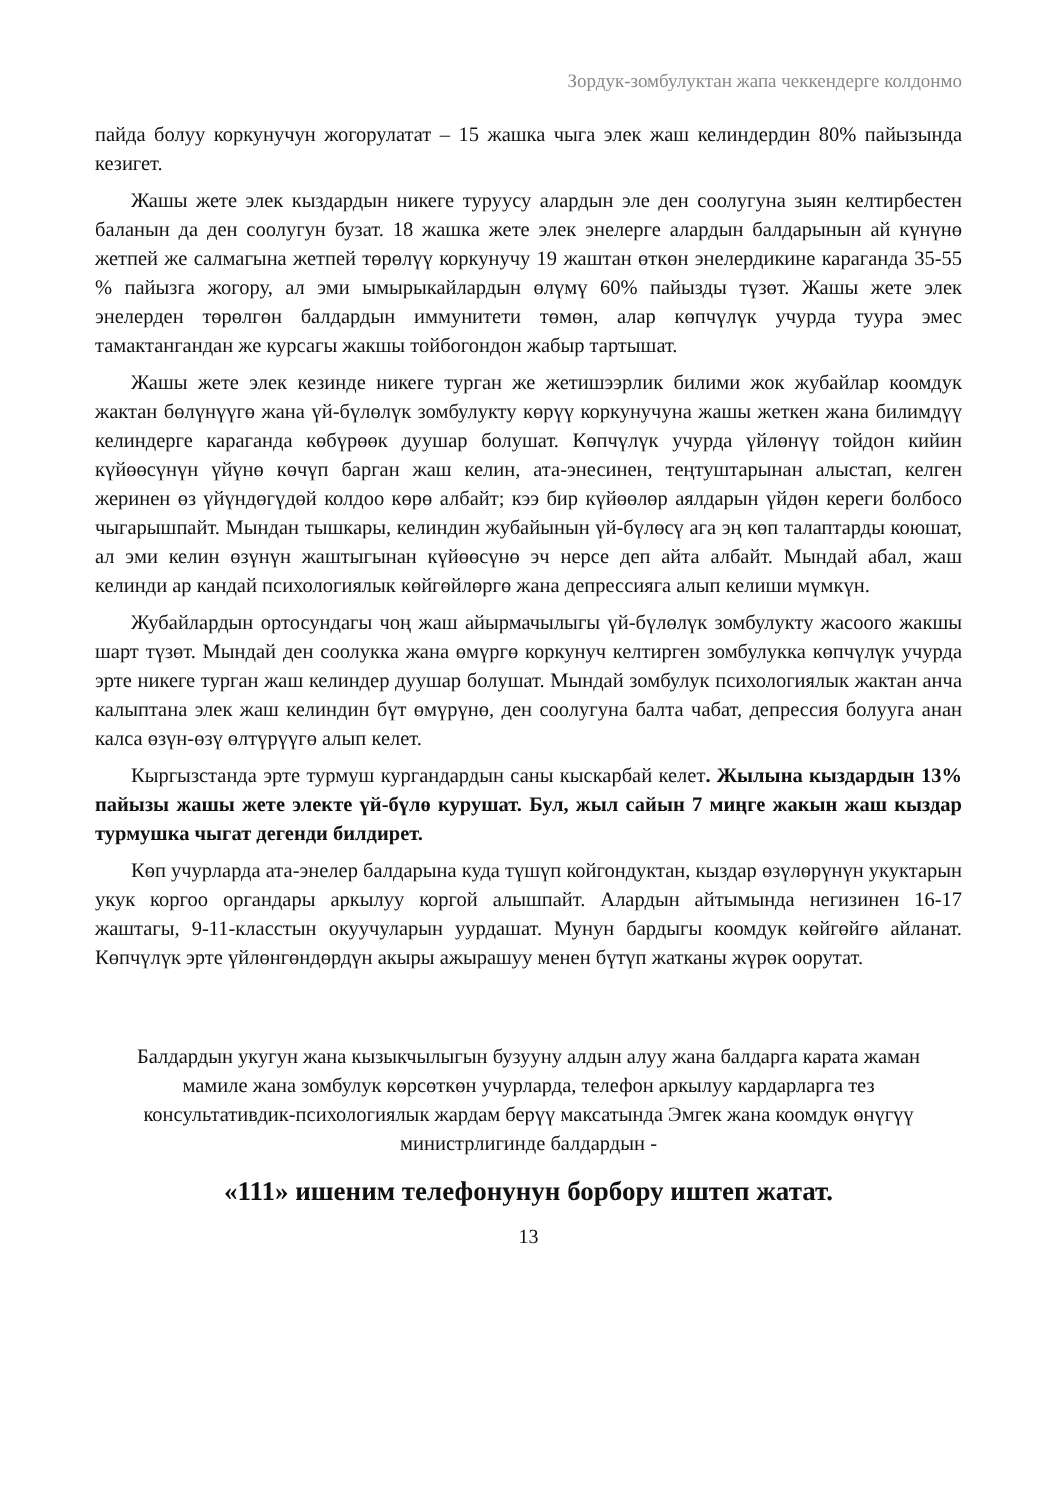Зордук-зомбулуктан жапа чеккендерге колдонмо
пайда болуу коркунучун жогорулатат – 15 жашка чыга элек жаш келиндердин 80% пайызында кезигет.
Жашы жете элек кыздардын никеге туруусу алардын эле ден соолугуна зыян келтирбестен баланын да ден соолугун бузат. 18 жашка жете элек энелерге алардын балдарынын ай күнүнө жетпей же салмагына жетпей төрөлүү коркунучу 19 жаштан өткөн энелердикине караганда 35-55 % пайызга жогору, ал эми ымырыкайлардын өлүмү 60% пайызды түзөт. Жашы жете элек энелерден төрөлгөн балдардын иммунитети төмөн, алар көпчүлүк учурда туура эмес тамактангандан же курсагы жакшы тойбогондон жабыр тартышат.
Жашы жете элек кезинде никеге турган же жетишээрлик билими жок жубайлар коомдук жактан бөлүнүүгө жана үй-бүлөлүк зомбулукту көрүү коркунучуна жашы жеткен жана билимдүү келиндерге караганда көбүрөөк дуушар болушат. Көпчүлүк учурда үйлөнүү тойдон кийин күйөөсүнүн үйүнө көчүп барган жаш келин, ата-энесинен, теңтуштарынан алыстап, келген жеринен өз үйүндөгүдөй колдоо көрө албайт; кээ бир күйөөлөр аялдарын үйдөн кереги болбосо чыгарышпайт. Мындан тышкары, келиндин жубайынын үй-бүлөсү ага эң көп талаптарды коюшат, ал эми келин өзүнүн жаштыгынан күйөөсүнө эч нерсе деп айта албайт. Мындай абал, жаш келинди ар кандай психологиялык көйгөйлөргө жана депрессияга алып келиши мүмкүн.
Жубайлардын ортосундагы чоң жаш айырмачылыгы үй-бүлөлүк зомбулукту жасоого жакшы шарт түзөт. Мындай ден соолукка жана өмүргө коркунуч келтирген зомбулукка көпчүлүк учурда эрте никеге турган жаш келиндер дуушар болушат. Мындай зомбулук психологиялык жактан анча калыптана элек жаш келиндин бүт өмүрүнө, ден соолугуна балта чабат, депрессия болууга анан калса өзүн-өзү өлтүрүүгө алып келет.
Кыргызстанда эрте турмуш кургандардын саны кыскарбай келет. Жылына кыздардын 13% пайызы жашы жете электе үй-бүлө курушат. Бул, жыл сайын 7 миңге жакын жаш кыздар турмушка чыгат дегенди билдирет.
Көп учурларда ата-энелер балдарына куда түшүп койгондуктан, кыздар өзүлөрүнүн укуктарын укук коргоо органдары аркылуу коргой алышпайт. Алардын айтымында негизинен 16-17 жаштагы, 9-11-класстын окуучуларын уурдашат. Мунун бардыгы коомдук көйгөйгө айланат. Көпчүлүк эрте үйлөнгөндөрдүн акыры ажырашуу менен бүтүп жатканы жүрөк оорутат.
Балдардын укугун жана кызыкчылыгын бузууну алдын алуу жана балдарга карата жаман мамиле жана зомбулук көрсөткөн учурларда, телефон аркылуу кардарларга тез консультативдик-психологиялык жардам берүү максатында Эмгек жана коомдук өнүгүү министрлигинде балдардын -
«111» ишеним телефонунун борбору иштеп жатат.
13